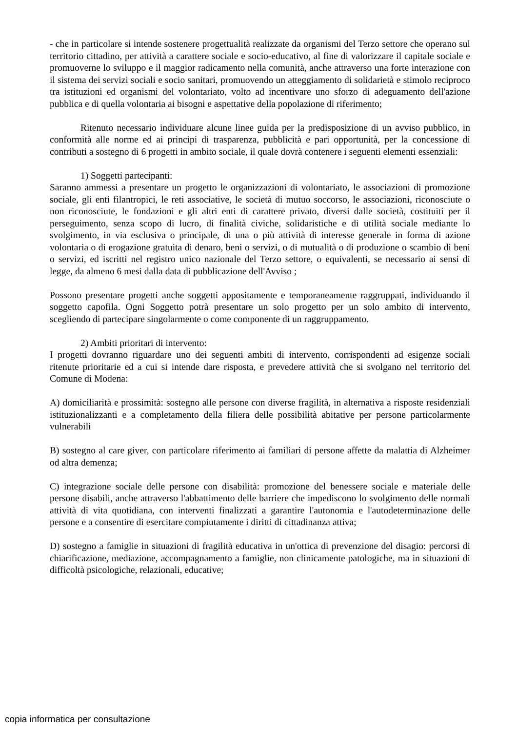- che in particolare si intende sostenere progettualità realizzate da organismi del Terzo settore che operano sul territorio cittadino, per attività a carattere sociale e socio-educativo, al fine di valorizzare il capitale sociale e promuoverne lo sviluppo e il maggior radicamento nella comunità, anche attraverso una forte interazione con il sistema dei servizi sociali e socio sanitari, promuovendo un atteggiamento di solidarietà e stimolo reciproco tra istituzioni ed organismi del volontariato, volto ad incentivare uno sforzo di adeguamento dell'azione pubblica e di quella volontaria ai bisogni e aspettative della popolazione di riferimento;
Ritenuto necessario individuare alcune linee guida per la predisposizione di un avviso pubblico, in conformità alle norme ed ai principi di trasparenza, pubblicità e pari opportunità, per la concessione di contributi a sostegno di 6 progetti in ambito sociale, il quale dovrà contenere i seguenti elementi essenziali:
1) Soggetti partecipanti:
Saranno ammessi a presentare un progetto le organizzazioni di volontariato, le associazioni di promozione sociale, gli enti filantropici, le reti associative, le società di mutuo soccorso, le associazioni, riconosciute o non riconosciute, le fondazioni e gli altri enti di carattere privato, diversi dalle società, costituiti per il perseguimento, senza scopo di lucro, di finalità civiche, solidaristiche e di utilità sociale mediante lo svolgimento, in via esclusiva o principale, di una o più attività di interesse generale in forma di azione volontaria o di erogazione gratuita di denaro, beni o servizi, o di mutualità o di produzione o scambio di beni o servizi, ed iscritti nel registro unico nazionale del Terzo settore, o equivalenti, se necessario ai sensi di legge, da almeno 6 mesi dalla data di pubblicazione dell'Avviso ;
Possono presentare progetti anche soggetti appositamente e temporaneamente raggruppati, individuando il soggetto capofila. Ogni Soggetto potrà presentare un solo progetto per un solo ambito di intervento, scegliendo di partecipare singolarmente o come componente di un raggruppamento.
2) Ambiti prioritari di intervento:
I progetti dovranno riguardare uno dei seguenti ambiti di intervento, corrispondenti ad esigenze sociali ritenute prioritarie ed a cui si intende dare risposta, e prevedere attività che si svolgano nel territorio del Comune di Modena:
A) domiciliarità e prossimità: sostegno alle persone con diverse fragilità, in alternativa a risposte residenziali istituzionalizzanti e a completamento della filiera delle possibilità abitative per persone particolarmente vulnerabili
B) sostegno al care giver, con particolare riferimento ai familiari di persone affette da malattia di Alzheimer od altra demenza;
C) integrazione sociale delle persone con disabilità: promozione del benessere sociale e materiale delle persone disabili, anche attraverso l'abbattimento delle barriere che impediscono lo svolgimento delle normali attività di vita quotidiana, con interventi finalizzati a garantire l'autonomia e l'autodeterminazione delle persone e a consentire di esercitare compiutamente i diritti di cittadinanza attiva;
D) sostegno a famiglie in situazioni di fragilità educativa in un'ottica di prevenzione del disagio: percorsi di chiarificazione, mediazione, accompagnamento a famiglie, non clinicamente patologiche, ma in situazioni di difficoltà psicologiche, relazionali, educative;
copia informatica per consultazione